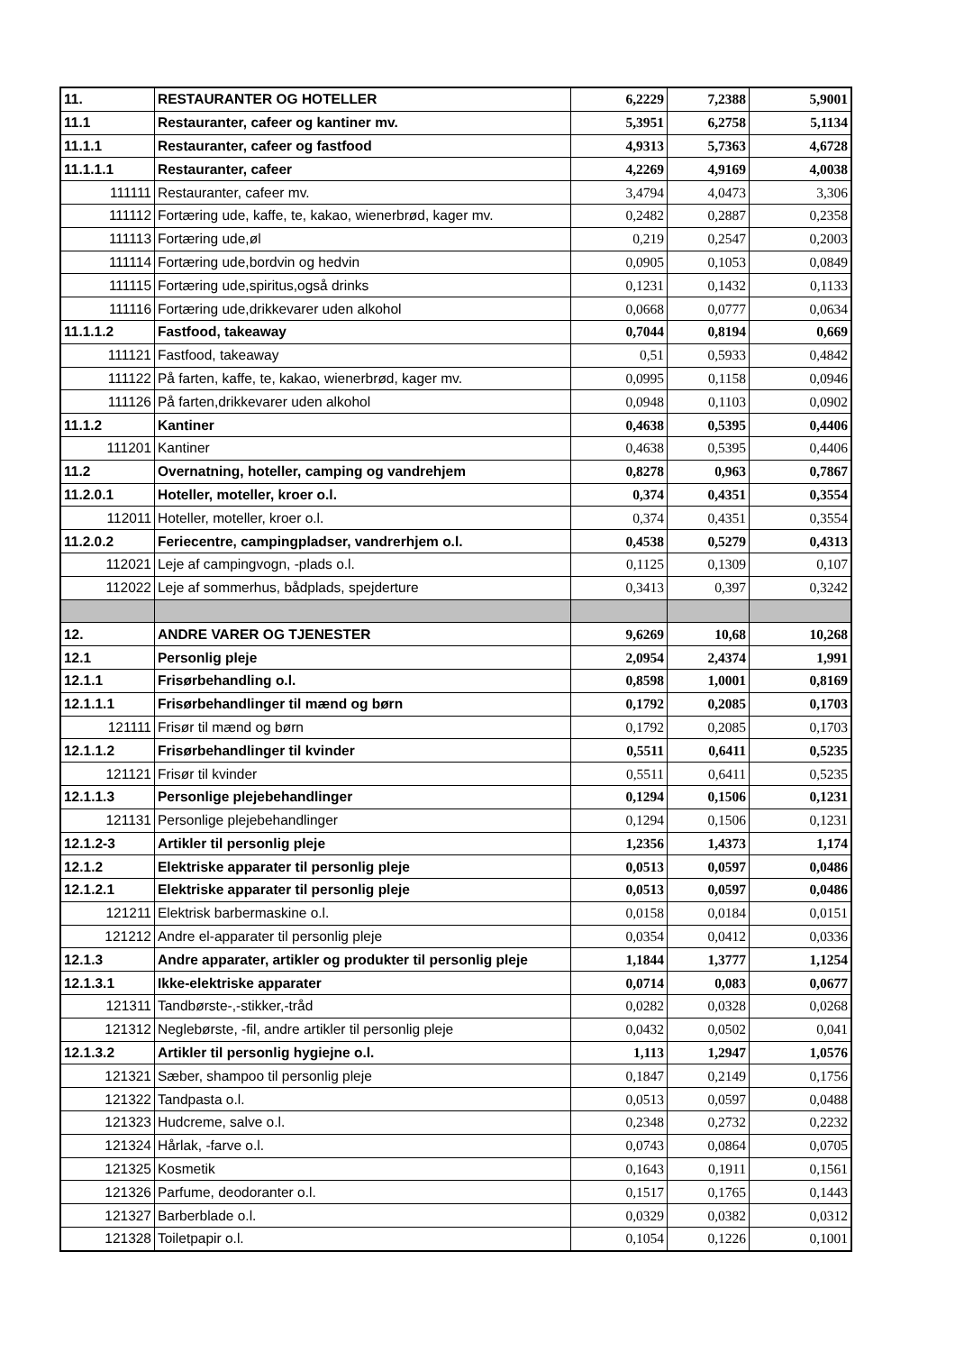| 11. | RESTAURANTER OG HOTELLER | 6,2229 | 7,2388 | 5,9001 |
| 11.1 | Restauranter, cafeer og kantiner mv. | 5,3951 | 6,2758 | 5,1134 |
| 11.1.1 | Restauranter, cafeer og fastfood | 4,9313 | 5,7363 | 4,6728 |
| 11.1.1.1 | Restauranter, cafeer | 4,2269 | 4,9169 | 4,0038 |
| 111111 | Restauranter, cafeer mv. | 3,4794 | 4,0473 | 3,306 |
| 111112 | Fortæring ude, kaffe, te, kakao, wienerbrød, kager mv. | 0,2482 | 0,2887 | 0,2358 |
| 111113 | Fortæring ude,øl | 0,219 | 0,2547 | 0,2003 |
| 111114 | Fortæring ude,bordvin og hedvin | 0,0905 | 0,1053 | 0,0849 |
| 111115 | Fortæring ude,spiritus,også drinks | 0,1231 | 0,1432 | 0,1133 |
| 111116 | Fortæring ude,drikkevarer uden alkohol | 0,0668 | 0,0777 | 0,0634 |
| 11.1.1.2 | Fastfood, takeaway | 0,7044 | 0,8194 | 0,669 |
| 111121 | Fastfood, takeaway | 0,51 | 0,5933 | 0,4842 |
| 111122 | På farten, kaffe, te, kakao, wienerbrød, kager mv. | 0,0995 | 0,1158 | 0,0946 |
| 111126 | På farten,drikkevarer uden alkohol | 0,0948 | 0,1103 | 0,0902 |
| 11.1.2 | Kantiner | 0,4638 | 0,5395 | 0,4406 |
| 111201 | Kantiner | 0,4638 | 0,5395 | 0,4406 |
| 11.2 | Overnatning, hoteller, camping og vandrehjem | 0,8278 | 0,963 | 0,7867 |
| 11.2.0.1 | Hoteller, moteller, kroer o.l. | 0,374 | 0,4351 | 0,3554 |
| 112011 | Hoteller, moteller, kroer o.l. | 0,374 | 0,4351 | 0,3554 |
| 11.2.0.2 | Feriecentre, campingpladser, vandrerhjem o.l. | 0,4538 | 0,5279 | 0,4313 |
| 112021 | Leje af campingvogn, -plads o.l. | 0,1125 | 0,1309 | 0,107 |
| 112022 | Leje af sommerhus, bådplads, spejderture | 0,3413 | 0,397 | 0,3242 |
| 12. | ANDRE VARER OG TJENESTER | 9,6269 | 10,68 | 10,268 |
| 12.1 | Personlig pleje | 2,0954 | 2,4374 | 1,991 |
| 12.1.1 | Frisørbehandling o.l. | 0,8598 | 1,0001 | 0,8169 |
| 12.1.1.1 | Frisørbehandlinger til mænd og børn | 0,1792 | 0,2085 | 0,1703 |
| 121111 | Frisør til mænd og børn | 0,1792 | 0,2085 | 0,1703 |
| 12.1.1.2 | Frisørbehandlinger til kvinder | 0,5511 | 0,6411 | 0,5235 |
| 121121 | Frisør til kvinder | 0,5511 | 0,6411 | 0,5235 |
| 12.1.1.3 | Personlige plejebehandlinger | 0,1294 | 0,1506 | 0,1231 |
| 121131 | Personlige plejebehandlinger | 0,1294 | 0,1506 | 0,1231 |
| 12.1.2-3 | Artikler til personlig pleje | 1,2356 | 1,4373 | 1,174 |
| 12.1.2 | Elektriske apparater til personlig pleje | 0,0513 | 0,0597 | 0,0486 |
| 12.1.2.1 | Elektriske apparater til personlig pleje | 0,0513 | 0,0597 | 0,0486 |
| 121211 | Elektrisk barbermaskine o.l. | 0,0158 | 0,0184 | 0,0151 |
| 121212 | Andre el-apparater til personlig pleje | 0,0354 | 0,0412 | 0,0336 |
| 12.1.3 | Andre apparater, artikler og produkter til personlig pleje | 1,1844 | 1,3777 | 1,1254 |
| 12.1.3.1 | Ikke-elektriske apparater | 0,0714 | 0,083 | 0,0677 |
| 121311 | Tandbørste-,-stikker,-tråd | 0,0282 | 0,0328 | 0,0268 |
| 121312 | Neglebørste, -fil, andre artikler til personlig pleje | 0,0432 | 0,0502 | 0,041 |
| 12.1.3.2 | Artikler til personlig hygiejne o.l. | 1,113 | 1,2947 | 1,0576 |
| 121321 | Sæber, shampoo til personlig pleje | 0,1847 | 0,2149 | 0,1756 |
| 121322 | Tandpasta o.l. | 0,0513 | 0,0597 | 0,0488 |
| 121323 | Hudcreme, salve o.l. | 0,2348 | 0,2732 | 0,2232 |
| 121324 | Hårlak, -farve o.l. | 0,0743 | 0,0864 | 0,0705 |
| 121325 | Kosmetik | 0,1643 | 0,1911 | 0,1561 |
| 121326 | Parfume, deodoranter o.l. | 0,1517 | 0,1765 | 0,1443 |
| 121327 | Barberblade o.l. | 0,0329 | 0,0382 | 0,0312 |
| 121328 | Toiletpapir o.l. | 0,1054 | 0,1226 | 0,1001 |